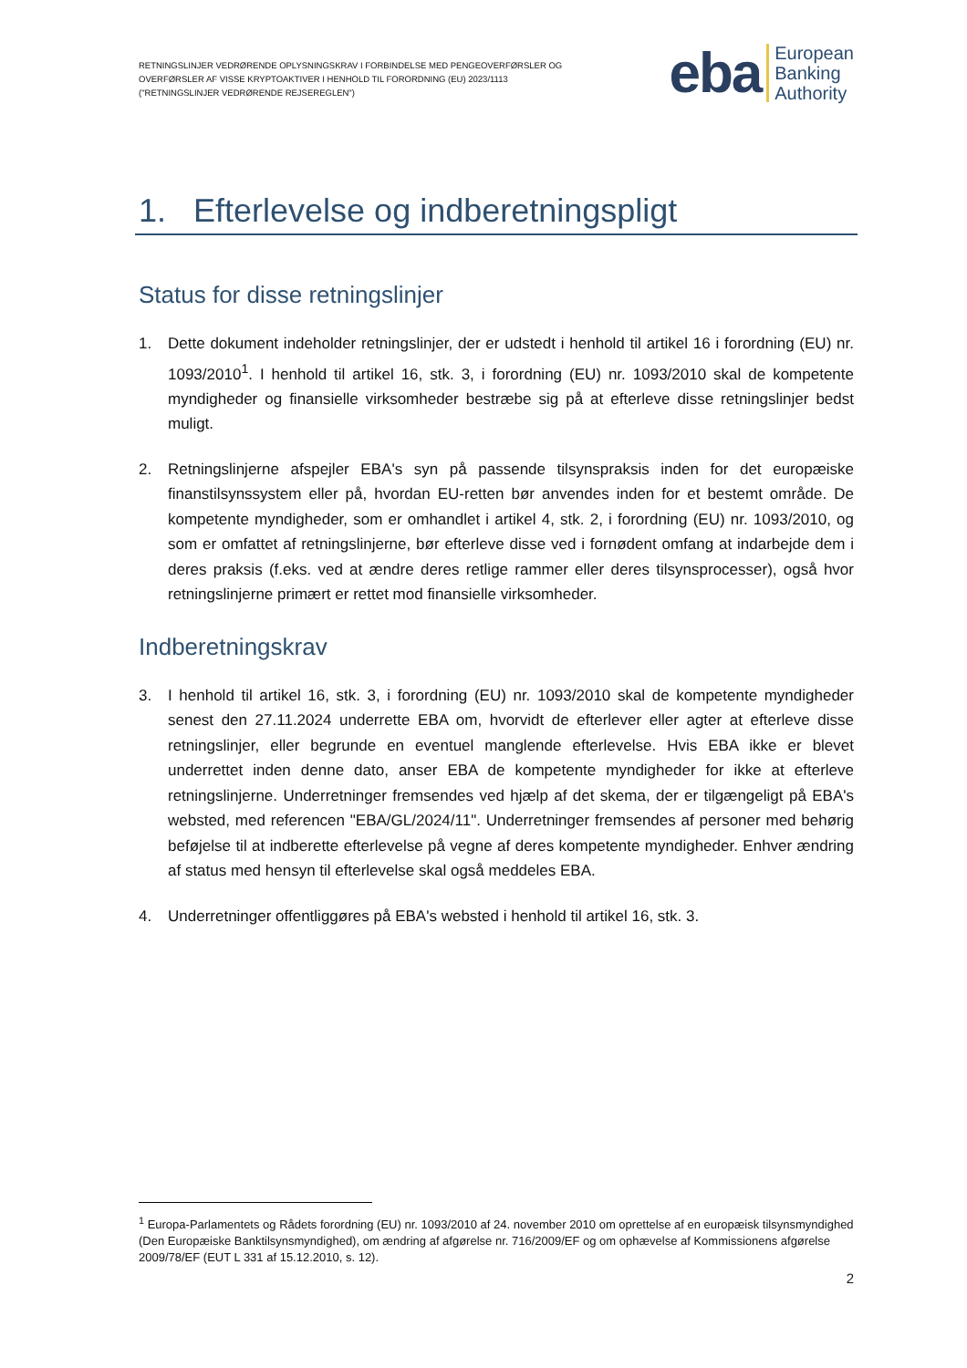RETNINGSLINJER VEDRØRENDE OPLYSNINGSKRAV I FORBINDELSE MED PENGEOVERFØRSLER OG
OVERFØRSLER AF VISSE KRYPTOAKTIVER I HENHOLD TIL FORORDNING (EU) 2023/1113
("RETNINGSLINJER VEDRØRENDE REJSEREGLEN")
eba European
Banking
Authority
1. Efterlevelse og indberetningspligt
Status for disse retningslinjer
1. Dette dokument indeholder retningslinjer, der er udstedt i henhold til artikel 16 i forordning (EU) nr. 1093/2010<sup>1</sup>. I henhold til artikel 16, stk. 3, i forordning (EU) nr. 1093/2010 skal de kompetente myndigheder og finansielle virksomheder bestræbe sig på at efterleve disse retningslinjer bedst muligt.
2. Retningslinjerne afspejler EBA's syn på passende tilsynspraksis inden for det europæiske finanstilsynssystem eller på, hvordan EU-retten bør anvendes inden for et bestemt område. De kompetente myndigheder, som er omhandlet i artikel 4, stk. 2, i forordning (EU) nr. 1093/2010, og som er omfattet af retningslinjerne, bør efterleve disse ved i fornødent omfang at indarbejde dem i deres praksis (f.eks. ved at ændre deres retlige rammer eller deres tilsynsprocesser), også hvor retningslinjerne primært er rettet mod finansielle virksomheder.
Indberetningskrav
3. I henhold til artikel 16, stk. 3, i forordning (EU) nr. 1093/2010 skal de kompetente myndigheder senest den 27.11.2024 underrette EBA om, hvorvidt de efterlever eller agter at efterleve disse retningslinjer, eller begrunde en eventuel manglende efterlevelse. Hvis EBA ikke er blevet underrettet inden denne dato, anser EBA de kompetente myndigheder for ikke at efterleve retningslinjerne. Underretninger fremsendes ved hjælp af det skema, der er tilgængeligt på EBA's websted, med referencen "EBA/GL/2024/11". Underretninger fremsendes af personer med behørig beføjelse til at indberette efterlevelse på vegne af deres kompetente myndigheder. Enhver ændring af status med hensyn til efterlevelse skal også meddeles EBA.
4. Underretninger offentliggøres på EBA's websted i henhold til artikel 16, stk. 3.
<sup>1</sup> Europa-Parlamentets og Rådets forordning (EU) nr. 1093/2010 af 24. november 2010 om oprettelse af en europæisk tilsynsmyndighed (Den Europæiske Banktilsynsmyndighed), om ændring af afgørelse nr. 716/2009/EF og om ophævelse af Kommissionens afgørelse 2009/78/EF (EUT L 331 af 15.12.2010, s. 12).
2